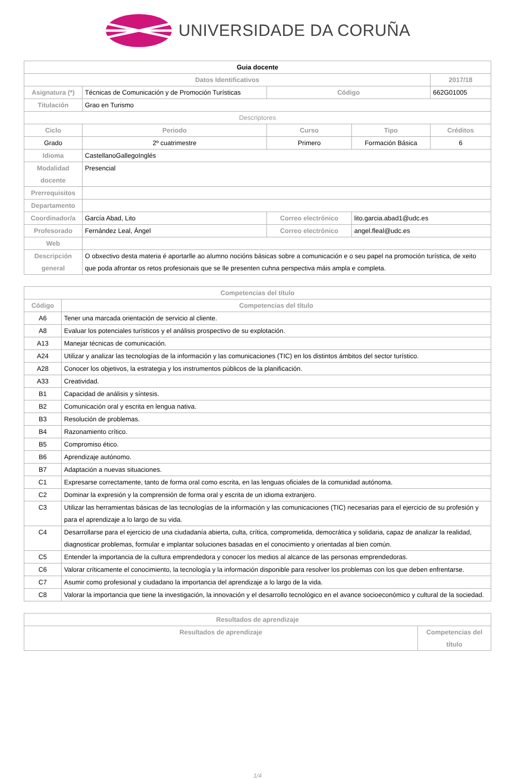UNIVERSIDADE DA CORUÑA
| Guia docente | | | | | |
| Datos Identificativos | | | | | 2017/18 |
| Asignatura (*) | Técnicas de Comunicación y de Promoción Turísticas | | Código | | 662G01005 |
| Titulación | Grao en Turismo | | | | |
| Descriptores | | | | | |
| Ciclo | Periodo | Curso | | Tipo | Créditos |
| Grado | 2º cuatrimestre | Primero | | Formación Básica | 6 |
| Idioma | CastellanoGallegoInglés | | | | |
| Modalidad docente | Presencial | | | | |
| Prerrequisitos | | | | | |
| Departamento | | | | | |
| Coordinador/a | García Abad, Lito | | Correo electrónico | lito.garcia.abad1@udc.es | |
| Profesorado | Fernández Leal, Ángel | | Correo electrónico | angel.fleal@udc.es | |
| Web | | | | | |
| Descripción general | O obxectivo desta materia é aportarlle ao alumno nocións básicas sobre a comunicación e o seu papel na promoción turística, de xeito que poda afrontar os retos profesionais que se lle presenten cuhna perspectiva máis ampla e completa. | | | | |
| Competencias del título | |
| --- | --- |
| Código | Competencias del título |
| A6 | Tener una marcada orientación de servicio al cliente. |
| A8 | Evaluar los potenciales turísticos y el análisis prospectivo de su explotación. |
| A13 | Manejar técnicas de comunicación. |
| A24 | Utilizar y analizar las tecnologías de la información y las comunicaciones (TIC) en los distintos ámbitos del sector turístico. |
| A28 | Conocer los objetivos, la estrategia y los instrumentos públicos de la planificación. |
| A33 | Creatividad. |
| B1 | Capacidad de análisis y síntesis. |
| B2 | Comunicación oral y escrita en lengua nativa. |
| B3 | Resolución de problemas. |
| B4 | Razonamiento crítico. |
| B5 | Compromiso ético. |
| B6 | Aprendizaje autónomo. |
| B7 | Adaptación a nuevas situaciones. |
| C1 | Expresarse correctamente, tanto de forma oral como escrita, en las lenguas oficiales de la comunidad autónoma. |
| C2 | Dominar la expresión y la comprensión de forma oral y escrita de un idioma extranjero. |
| C3 | Utilizar las herramientas básicas de las tecnologías de la información y las comunicaciones (TIC) necesarias para el ejercicio de su profesión y para el aprendizaje a lo largo de su vida. |
| C4 | Desarrollarse para el ejercicio de una ciudadanía abierta, culta, crítica, comprometida, democrática y solidaria, capaz de analizar la realidad, diagnosticar problemas, formular e implantar soluciones basadas en el conocimiento y orientadas al bien común. |
| C5 | Entender la importancia de la cultura emprendedora y conocer los medios al alcance de las personas emprendedoras. |
| C6 | Valorar críticamente el conocimiento, la tecnología y la información disponible para resolver los problemas con los que deben enfrentarse. |
| C7 | Asumir como profesional y ciudadano la importancia del aprendizaje a lo largo de la vida. |
| C8 | Valorar la importancia que tiene la investigación, la innovación y el desarrollo tecnológico en el avance socioeconómico y cultural de la sociedad. |
| Resultados de aprendizaje | |
| --- | --- |
| Resultados de aprendizaje | Competencias del título |
1/4